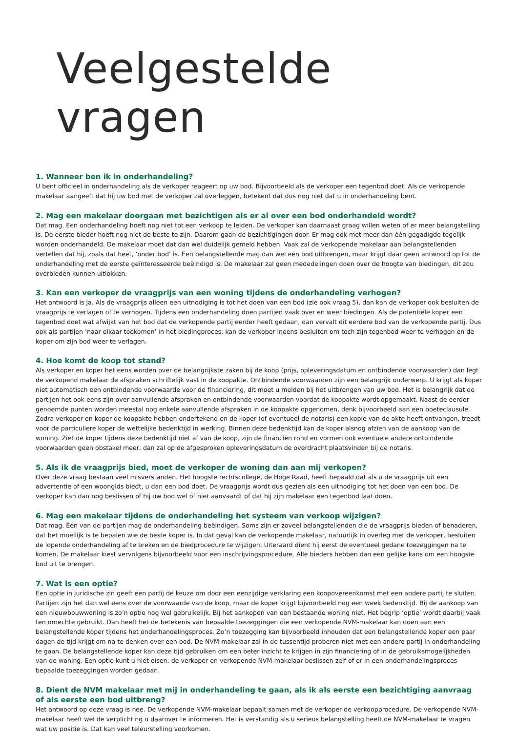Veelgestelde vragen
1. Wanneer ben ik in onderhandeling?
U bent officieel in onderhandeling als de verkoper reageert op uw bod. Bijvoorbeeld als de verkoper een tegenbod doet. Als de verkopende makelaar aangeeft dat hij uw bod met de verkoper zal overleggen, betekent dat dus nog niet dat u in onderhandeling bent.
2. Mag een makelaar doorgaan met bezichtigen als er al over een bod onderhandeld wordt?
Dat mag. Een onderhandeling hoeft nog niet tot een verkoop te leiden. De verkoper kan daarnaast graag willen weten of er meer belangstelling is. De eerste bieder hoeft nog niet de beste te zijn. Daarom gaan de bezichtigingen door. Er mag ook met meer dan één gegadigde tegelijk worden onderhandeld. De makelaar moet dat dan wel duidelijk gemeld hebben. Vaak zal de verkopende makelaar aan belangstellenden vertellen dat hij, zoals dat heet, ‘onder bod’ is. Een belangstellende mag dan wel een bod uitbrengen, maar krijgt daar geen antwoord op tot de onderhandeling met de eerste geïnteresseerde beëindigd is. De makelaar zal geen mededelingen doen over de hoogte van biedingen, dit zou overbieden kunnen uitlokken.
3. Kan een verkoper de vraagprijs van een woning tijdens de onderhandeling verhogen?
Het antwoord is ja. Als de vraagprijs alleen een uitnodiging is tot het doen van een bod (zie ook vraag 5), dan kan de verkoper ook besluiten de vraagprijs te verlagen of te verhogen. Tijdens een onderhandeling doen partijen vaak over en weer biedingen. Als de potentiële koper een tegenbod doet wat afwijkt van het bod dat de verkopende partij eerder heeft gedaan, dan vervalt dit eerdere bod van de verkopende partij. Dus ook als partijen ‘naar elkaar toekomen’ in het biedingproces, kan de verkoper ineens besluiten om toch zijn tegenbod weer te verhogen en de koper om zijn bod weer te verlagen.
4. Hoe komt de koop tot stand?
Als verkoper en koper het eens worden over de belangrijkste zaken bij de koop (prijs, opleveringsdatum en ontbindende voorwaarden) dan legt de verkopend makelaar de afspraken schriftelijk vast in de koopakte. Ontbindende voorwaarden zijn een belangrijk onderwerp. U krijgt als koper niet automatisch een ontbindende voorwaarde voor de financiering, dit moet u melden bij het uitbrengen van uw bod. Het is belangrijk dat de partijen het ook eens zijn over aanvullende afspraken en ontbindende voorwaarden voordat de koopakte wordt opgemaakt. Naast de eerder genoemde punten worden meestal nog enkele aanvullende afspraken in de koopakte opgenomen, denk bijvoorbeeld aan een boeteclausule. Zodra verkoper en koper de koopakte hebben ondertekend en de koper (of eventueel de notaris) een kopie van de akte heeft ontvangen, treedt voor de particuliere koper de wettelijke bedenktijd in werking. Binnen deze bedenktijd kan de koper alsnog afzien van de aankoop van de woning. Ziet de koper tijdens deze bedenktijd niet af van de koop, zijn de financiën rond en vormen ook eventuele andere ontbindende voorwaarden geen obstakel meer, dan zal op de afgesproken opleveringsdatum de overdracht plaatsvinden bij de notaris.
5. Als ik de vraagprijs bied, moet de verkoper de woning dan aan mij verkopen?
Over deze vraag bestaan veel misverstanden. Het hoogste rechtscollege, de Hoge Raad, heeft bepaald dat als u de vraagprijs uit een advertentie of een woongids biedt, u dan een bod doet. De vraagprijs wordt dus gezien als een uitnodiging tot het doen van een bod. De verkoper kan dan nog beslissen of hij uw bod wel of niet aanvaardt of dat hij zijn makelaar een tegenbod laat doen.
6. Mag een makelaar tijdens de onderhandeling het systeem van verkoop wijzigen?
Dat mag. Één van de partijen mag de onderhandeling beëindigen. Soms zijn er zoveel belangstellenden die de vraagprijs bieden of benaderen, dat het moeilijk is te bepalen wie de beste koper is. In dat geval kan de verkopende makelaar, natuurlijk in overleg met de verkoper, besluiten de lopende onderhandeling af te breken en de biedprocedure te wijzigen. Uiteraard dient hij eerst de eventueel gedane toezeggingen na te komen. De makelaar kiest vervolgens bijvoorbeeld voor een inschrijvingsprocedure. Alle bieders hebben dan een gelijke kans om een hoogste bod uit te brengen.
7. Wat is een optie?
Een optie in juridische zin geeft een partij de keuze om door een eenzijdige verklaring een koopovereenkomst met een andere partij te sluiten. Partijen zijn het dan wel eens over de voorwaarde van de koop, maar de koper krijgt bijvoorbeeld nog een week bedenktijd. Bij de aankoop van een nieuwbouwwoning is zo’n optie nog wel gebruikelijk. Bij het aankopen van een bestaande woning niet. Het begrip ‘optie’ wordt daarbij vaak ten onrechte gebruikt. Dan heeft het de betekenis van bepaalde toezeggingen die een verkopende NVM-makelaar kan doen aan een belangstellende koper tijdens het onderhandelingsproces. Zo’n toezegging kan bijvoorbeeld inhouden dat een belangstellende koper een paar dagen de tijd krijgt om na te denken over een bod. De NVM-makelaar zal in de tussentijd proberen niet met een andere partij in onderhandeling te gaan. De belangstellende koper kan deze tijd gebruiken om een beter inzicht te krijgen in zijn financiering of in de gebruiksmogelijkheden van de woning. Een optie kunt u niet eisen; de verkoper en verkopende NVM-makelaar beslissen zelf of er in een onderhandelingsproces bepaalde toezeggingen worden gedaan.
8. Dient de NVM makelaar met mij in onderhandeling te gaan, als ik als eerste een bezichtiging aanvraag of als eerste een bod uitbreng?
Het antwoord op deze vraag is nee. De verkopende NVM-makelaar bepaalt samen met de verkoper de verkoopprocedure. De verkopende NVM-makelaar heeft wel de verplichting u daarover te informeren. Het is verstandig als u serieus belangstelling heeft de NVM-makelaar te vragen wat uw positie is. Dat kan veel teleurstelling voorkomen.